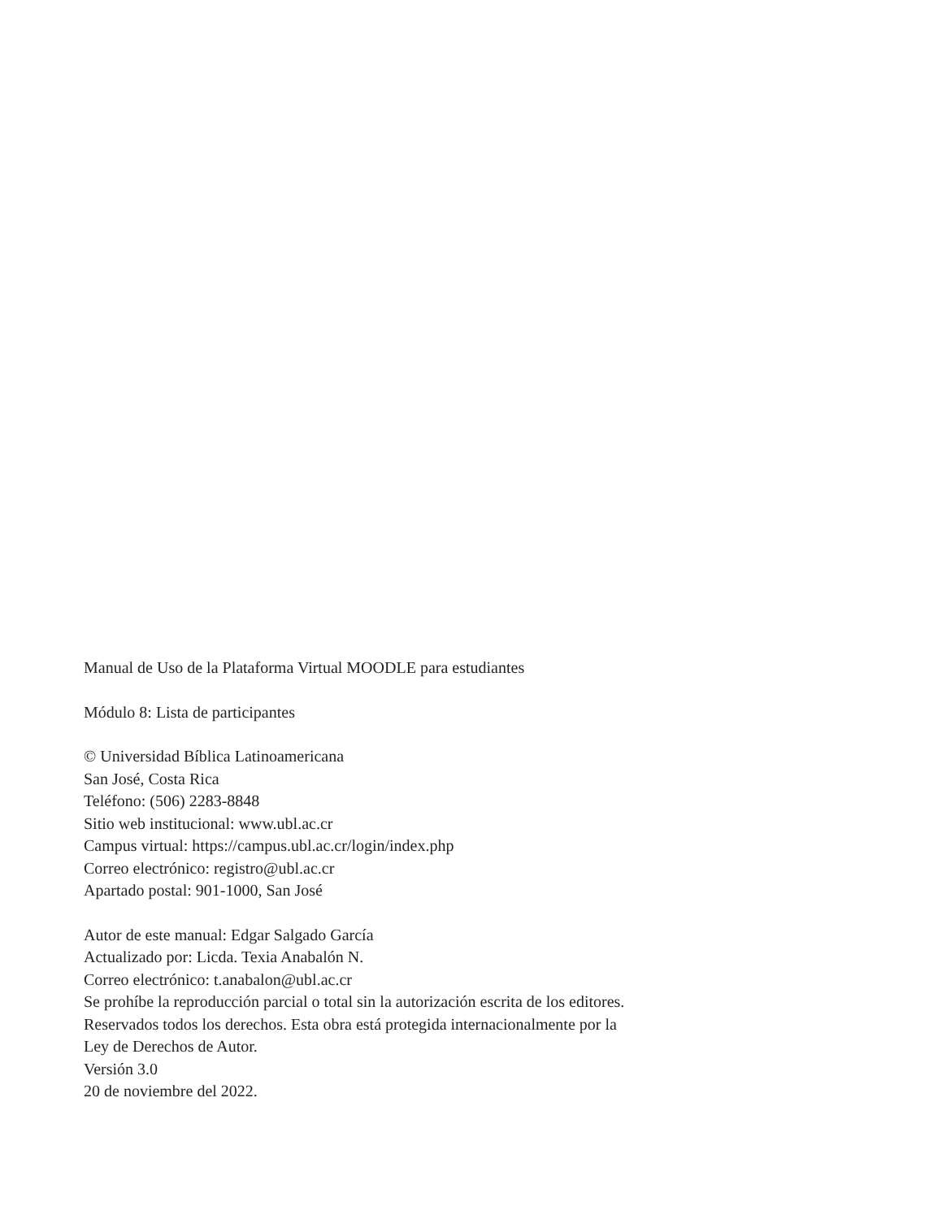Manual de Uso de la Plataforma Virtual MOODLE para estudiantes
Módulo 8: Lista de participantes
© Universidad Bíblica Latinoamericana
San José, Costa Rica
Teléfono: (506) 2283-8848
Sitio web institucional: www.ubl.ac.cr
Campus virtual: https://campus.ubl.ac.cr/login/index.php
Correo electrónico: registro@ubl.ac.cr
Apartado postal: 901-1000, San José
Autor de este manual: Edgar Salgado García
Actualizado por: Licda. Texia Anabalón N.
Correo electrónico: t.anabalon@ubl.ac.cr
Se prohíbe la reproducción parcial o total sin la autorización escrita de los editores.
Reservados todos los derechos. Esta obra está protegida internacionalmente por la
Ley de Derechos de Autor.
Versión 3.0
20 de noviembre del 2022.